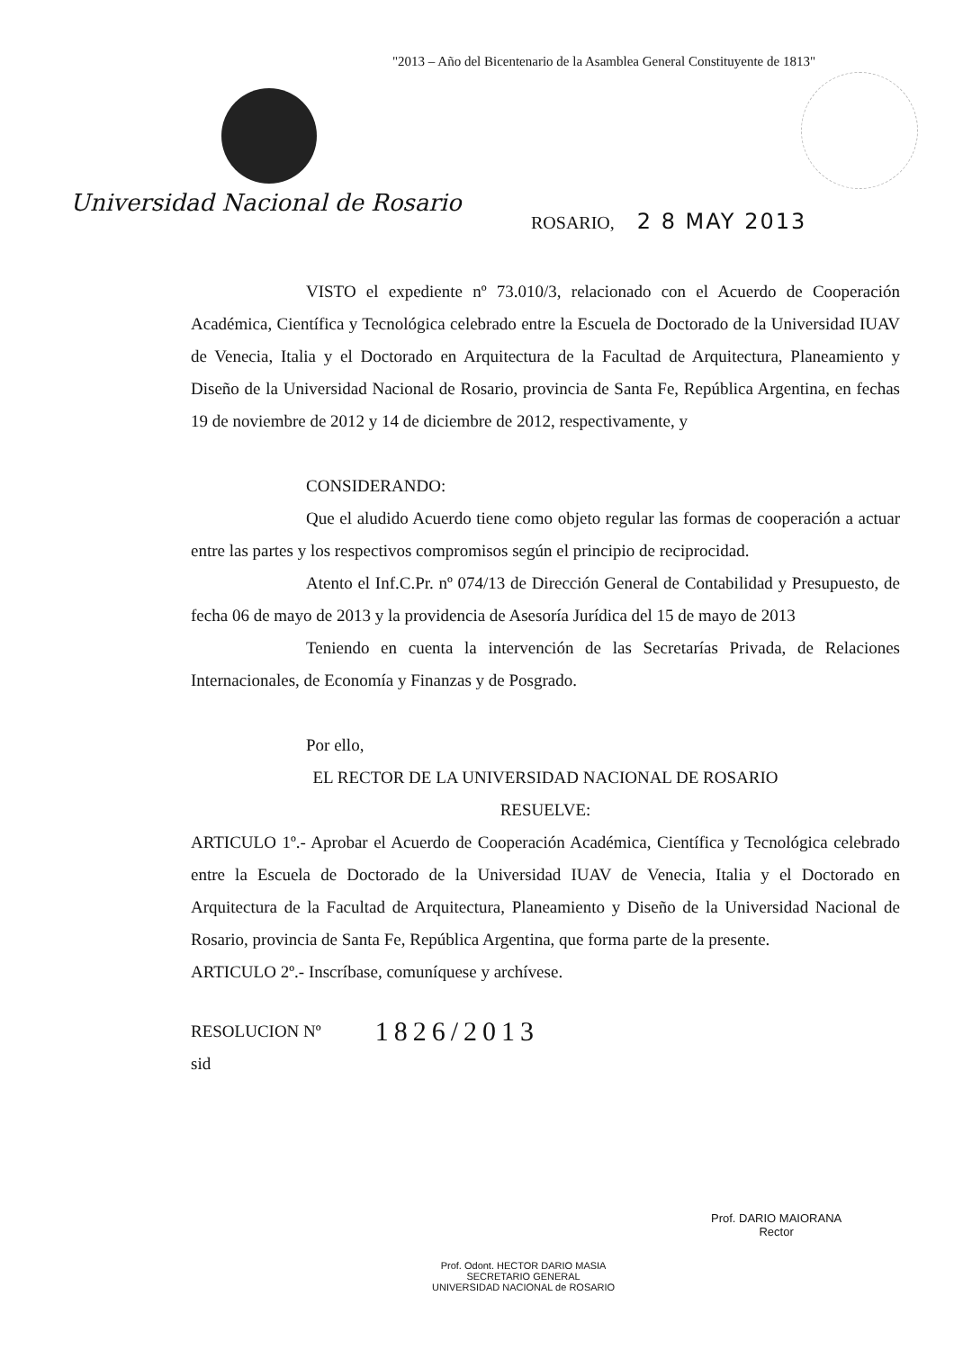"2013 – Año del Bicentenario de la Asamblea General Constituyente de 1813"
Universidad Nacional de Rosario
ROSARIO, 2 8 MAY 2013
VISTO el expediente nº 73.010/3, relacionado con el Acuerdo de Cooperación Académica, Científica y Tecnológica celebrado entre la Escuela de Doctorado de la Universidad IUAV de Venecia, Italia y el Doctorado en Arquitectura de la Facultad de Arquitectura, Planeamiento y Diseño de la Universidad Nacional de Rosario, provincia de Santa Fe, República Argentina, en fechas 19 de noviembre de 2012 y 14 de diciembre de 2012, respectivamente, y
CONSIDERANDO:
Que el aludido Acuerdo tiene como objeto regular las formas de cooperación a actuar entre las partes y los respectivos compromisos según el principio de reciprocidad.
Atento el Inf.C.Pr. nº 074/13 de Dirección General de Contabilidad y Presupuesto, de fecha 06 de mayo de 2013 y la providencia de Asesoría Jurídica del 15 de mayo de 2013
Teniendo en cuenta la intervención de las Secretarías Privada, de Relaciones Internacionales, de Economía y Finanzas y de Posgrado.
Por ello,
EL RECTOR DE LA UNIVERSIDAD NACIONAL DE ROSARIO
RESUELVE:
ARTICULO 1º.- Aprobar el Acuerdo de Cooperación Académica, Científica y Tecnológica celebrado entre la Escuela de Doctorado de la Universidad IUAV de Venecia, Italia y el Doctorado en Arquitectura de la Facultad de Arquitectura, Planeamiento y Diseño de la Universidad Nacional de Rosario, provincia de Santa Fe, República Argentina, que forma parte de la presente.
ARTICULO 2º.- Inscríbase, comuníquese y archívese.
RESOLUCION Nº 1826/2013
sid
Prof. Odont. HECTOR DARIO MASIA
SECRETARIO GENERAL
UNIVERSIDAD NACIONAL de ROSARIO
Prof. DARIO MAIORANA
Rector